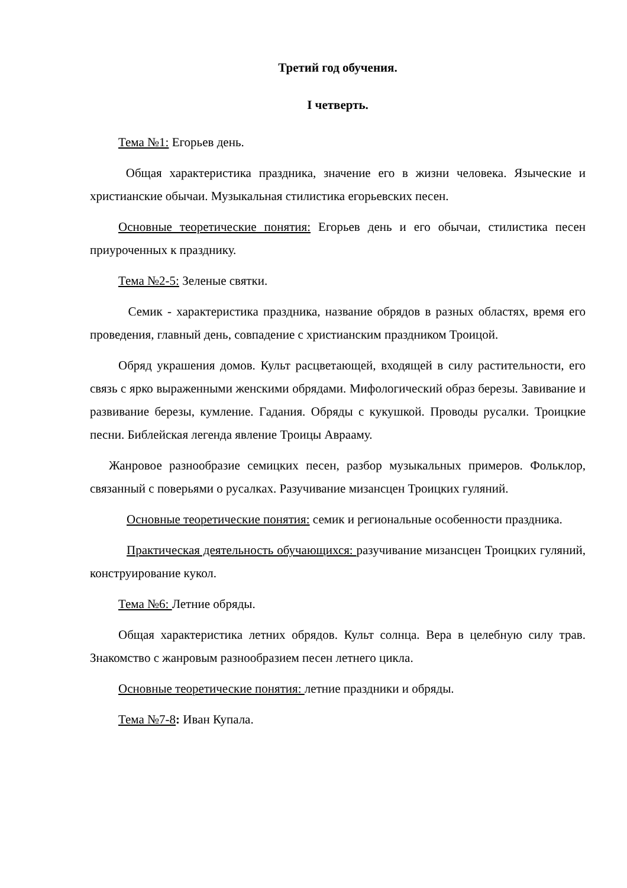Третий год обучения.
I четверть.
Тема №1: Егорьев день.
Общая характеристика праздника, значение его в жизни человека. Языческие и христианские обычаи. Музыкальная стилистика егорьевских песен.
Основные теоретические понятия: Егорьев день и его обычаи, стилистика песен приуроченных к празднику.
Тема №2-5: Зеленые святки.
Семик - характеристика праздника, название обрядов в разных областях, время его проведения, главный день, совпадение с христианским праздником Троицой.
Обряд украшения домов. Культ расцветающей, входящей в силу растительности, его связь с ярко выраженными женскими обрядами. Мифологический образ березы. Завивание и развивание березы, кумление. Гадания. Обряды с кукушкой. Проводы русалки. Троицкие песни. Библейская легенда явление Троицы Аврааму.
Жанровое разнообразие семицких песен, разбор музыкальных примеров. Фольклор, связанный с поверьями о русалках. Разучивание мизансцен Троицких гуляний.
Основные теоретические понятия: семик и региональные особенности праздника.
Практическая деятельность обучающихся: разучивание мизансцен Троицких гуляний, конструирование кукол.
Тема №6: Летние обряды.
Общая характеристика летних обрядов. Культ солнца. Вера в целебную силу трав. Знакомство с жанровым разнообразием песен летнего цикла.
Основные теоретические понятия: летние праздники и обряды.
Тема №7-8: Иван Купала.